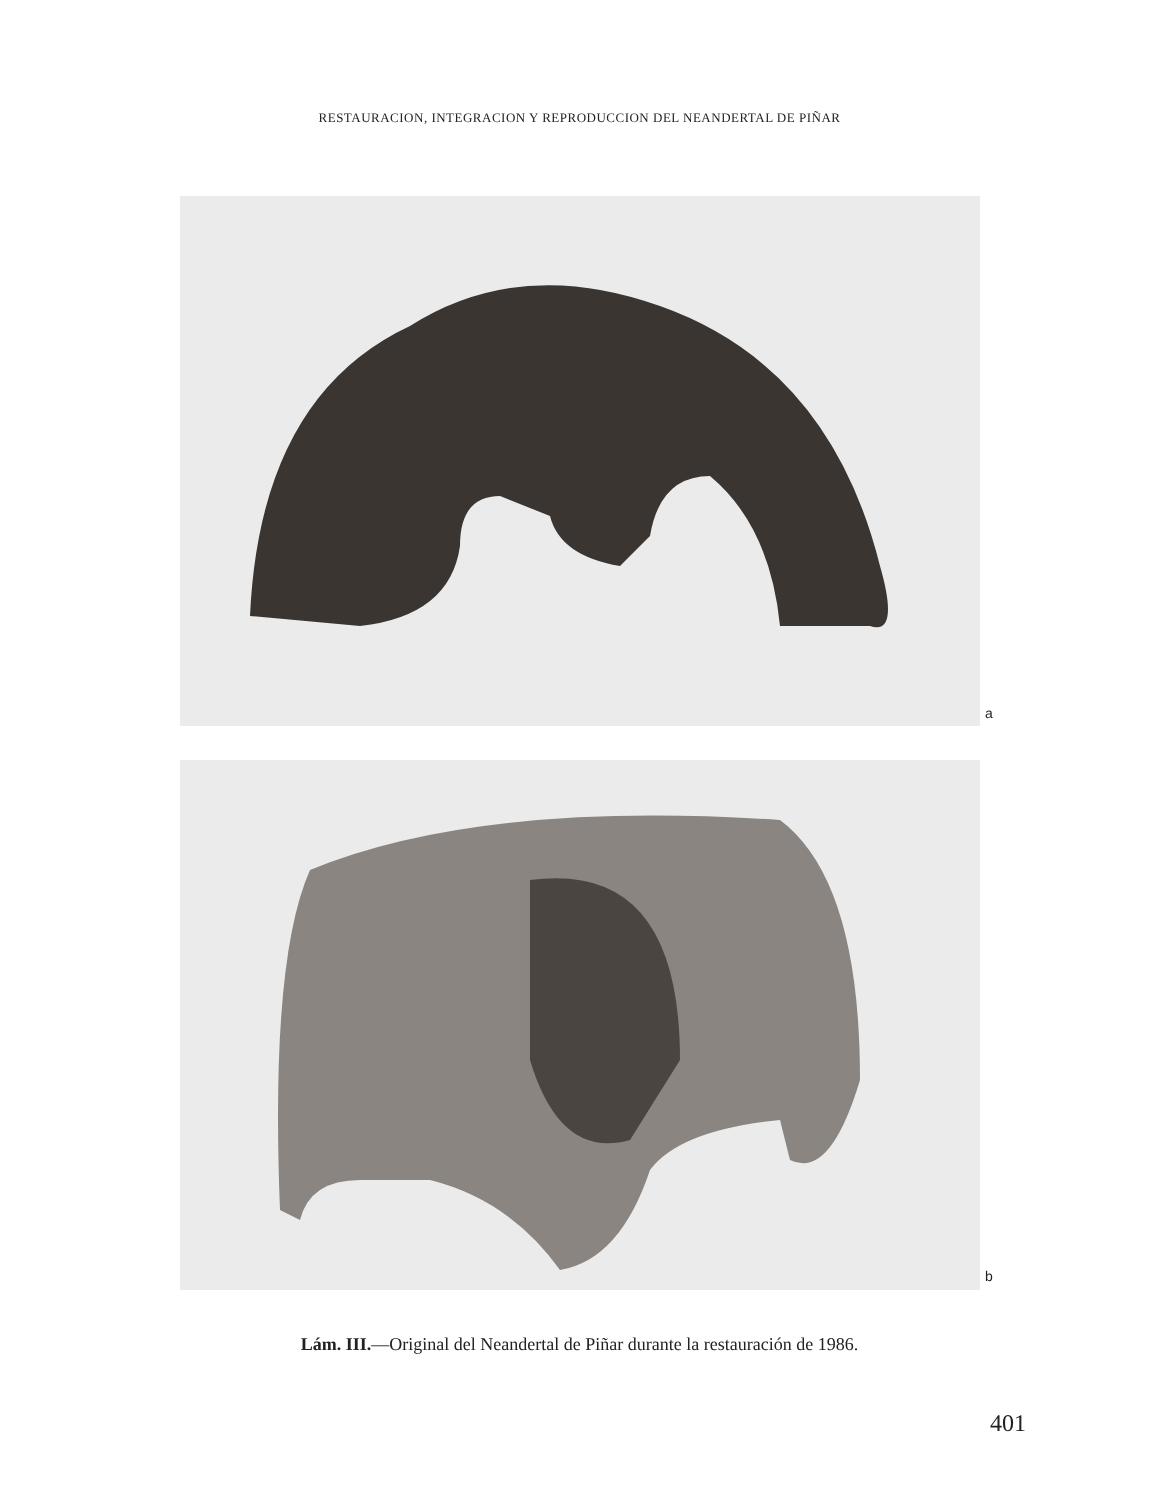RESTAURACION, INTEGRACION Y REPRODUCCION DEL NEANDERTAL DE PIÑAR
a
b
Lám. III.—Original del Neandertal de Piñar durante la restauración de 1986.
401